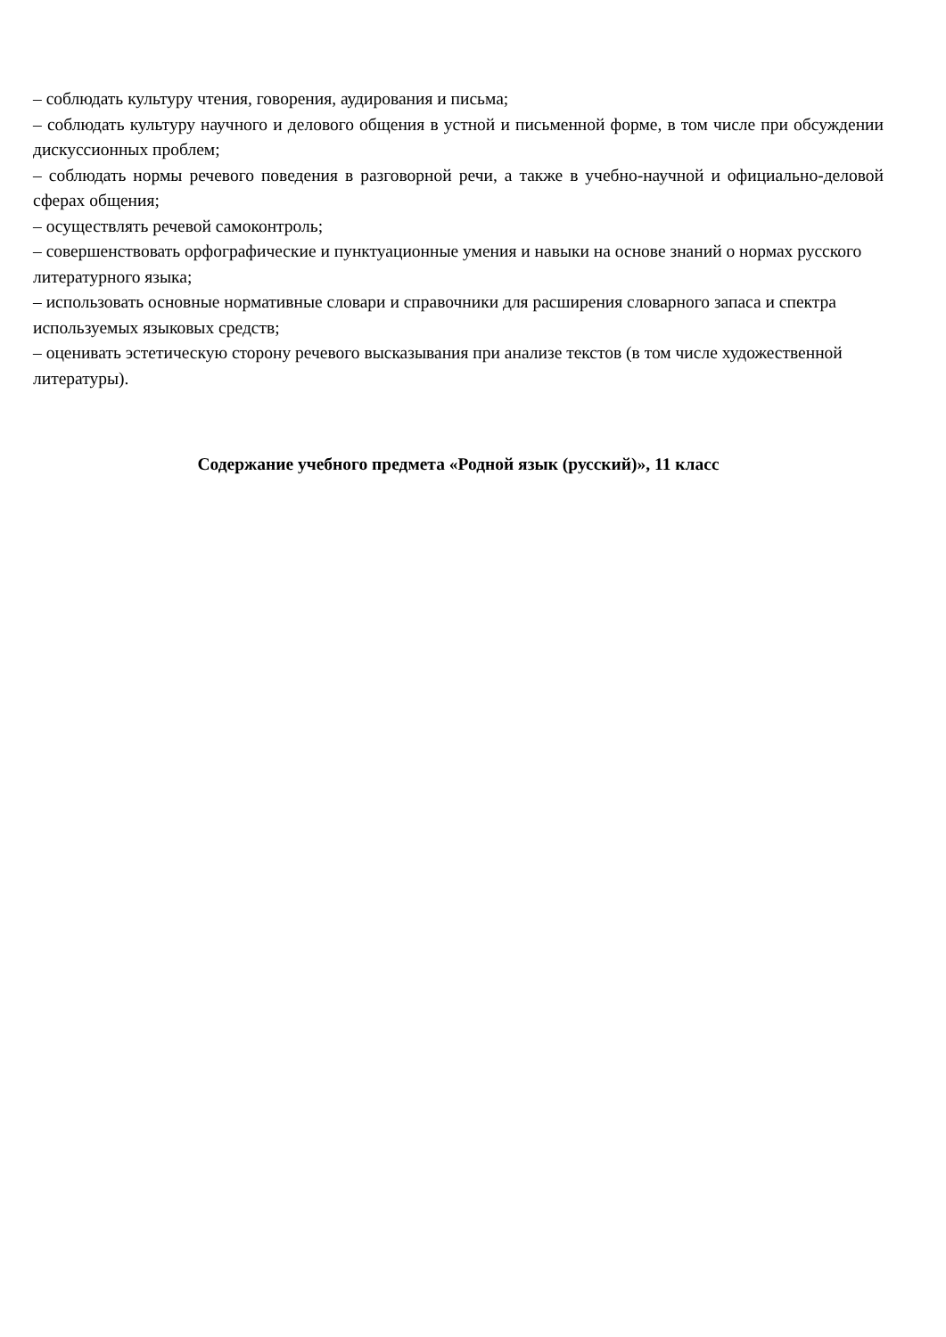– соблюдать культуру чтения, говорения, аудирования и письма;
– соблюдать культуру научного и делового общения в устной и письменной форме, в том числе при обсуждении дискуссионных проблем;
– соблюдать нормы речевого поведения в разговорной речи, а также в учебно-научной и официально-деловой сферах общения;
– осуществлять речевой самоконтроль;
– совершенствовать орфографические и пунктуационные умения и навыки на основе знаний о нормах русского литературного языка;
– использовать основные нормативные словари и справочники для расширения словарного запаса и спектра используемых языковых средств;
– оценивать эстетическую сторону речевого высказывания при анализе текстов (в том числе художественной литературы).
Содержание учебного предмета «Родной язык (русский)», 11 класс